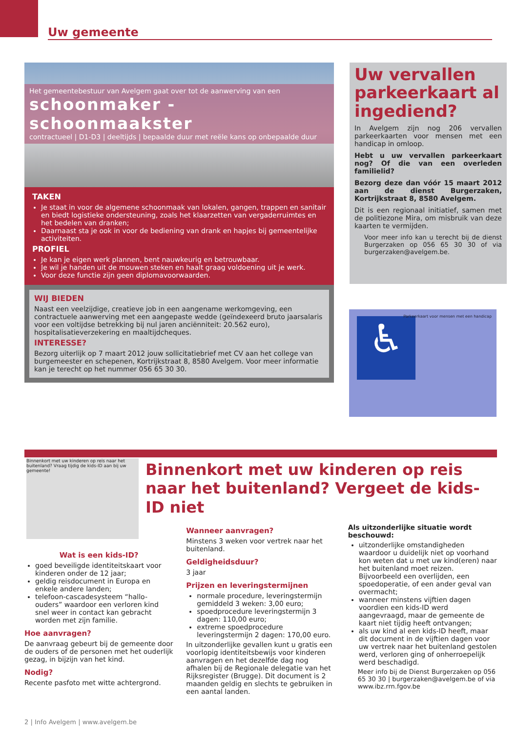Uw gemeente
Het gemeentebestuur van Avelgem gaat over tot de aanwerving van een
schoonmaker - schoonmaakster
contractueel | D1-D3 | deeltijds | bepaalde duur met reële kans op onbepaalde duur
TAKEN
Je staat in voor de algemene schoonmaak van lokalen, gangen, trappen en sanitair en biedt logistieke ondersteuning, zoals het klaarzetten van vergaderruimtes en het bedelen van dranken;
Daarnaast sta je ook in voor de bediening van drank en hapjes bij gemeentelijke activiteiten.
PROFIEL
Je kan je eigen werk plannen, bent nauwkeurig en betrouwbaar.
Je wil je handen uit de mouwen steken en haalt graag voldoening uit je werk.
Voor deze functie zijn geen diplomavoorwaarden.
WIJ BIEDEN
Naast een veelzijdige, creatieve job in een aangename werkomgeving, een contractuele aanwerving met een aangepaste wedde (geïndexeerd bruto jaarsalaris voor een voltijdse betrekking bij nul jaren anciënniteit: 20.562 euro), hospitalisatieverzekering en maaltijdcheques.
INTERESSE?
Bezorg uiterlijk op 7 maart 2012 jouw sollicitatiebrief met CV aan het college van burgemeester en schepenen, Kortrijkstraat 8, 8580 Avelgem. Voor meer informatie kan je terecht op het nummer 056 65 30 30.
Uw vervallen parkeerkaart al ingediend?
In Avelgem zijn nog 206 vervallen parkeerkaarten voor mensen met een handicap in omloop.
Hebt u uw vervallen parkeerkaart nog? Of die van een overleden familielid?
Bezorg deze dan vóór 15 maart 2012 aan de dienst Burgerzaken, Kortrijkstraat 8, 8580 Avelgem.
Dit is een regionaal initiatief, samen met de politiezone Mira, om misbruik van deze kaarten te vermijden.
Voor meer info kan u terecht bij de dienst Burgerzaken op 056 65 30 30 of via burgerzaken@avelgem.be.
♿
Parkeerkaart voor mensen met een handicap
Binnenkort met uw kinderen op reis naar het buitenland? Vraag tijdig de kids-ID aan bij uw gemeente!
Binnenkort met uw kinderen op reis naar het buitenland? Vergeet de kids-ID niet
Wat is een kids-ID?
goed beveiligde identiteitskaart voor kinderen onder de 12 jaar;
geldig reisdocument in Europa en enkele andere landen;
telefoon-cascadesysteem “hallo-ouders” waardoor een verloren kind snel weer in contact kan gebracht worden met zijn familie.
Hoe aanvragen?
De aanvraag gebeurt bij de gemeente door de ouders of de personen met het ouderlijk gezag, in bijzijn van het kind.
Nodig?
Recente pasfoto met witte achtergrond.
Wanneer aanvragen?
Minstens 3 weken voor vertrek naar het buitenland.
Geldigheidsduur?
3 jaar
Prijzen en leveringstermijnen
normale procedure, leveringstermijn gemiddeld 3 weken: 3,00 euro;
spoedprocedure leveringstermijn 3 dagen: 110,00 euro;
extreme spoedprocedure leveringstermijn 2 dagen: 170,00 euro.
In uitzonderlijke gevallen kunt u gratis een voorlopig identiteitsbewijs voor kinderen aanvragen en het dezelfde dag nog afhalen bij de Regionale delegatie van het Rijksregister (Brugge). Dit document is 2 maanden geldig en slechts te gebruiken in een aantal landen.
Als uitzonderlijke situatie wordt beschouwd:
uitzonderlijke omstandigheden waardoor u duidelijk niet op voorhand kon weten dat u met uw kind(eren) naar het buitenland moet reizen. Bijvoorbeeld een overlijden, een spoedoperatie, of een ander geval van overmacht;
wanneer minstens vijftien dagen voordien een kids-ID werd aangevraagd, maar de gemeente de kaart niet tijdig heeft ontvangen;
als uw kind al een kids-ID heeft, maar dit document in de vijftien dagen voor uw vertrek naar het buitenland gestolen werd, verloren ging of onherroepelijk werd beschadigd.
Meer info bij de Dienst Burgerzaken op 056 65 30 30 | burgerzaken@avelgem.be of via www.ibz.rrn.fgov.be
2 | Info Avelgem | www.avelgem.be